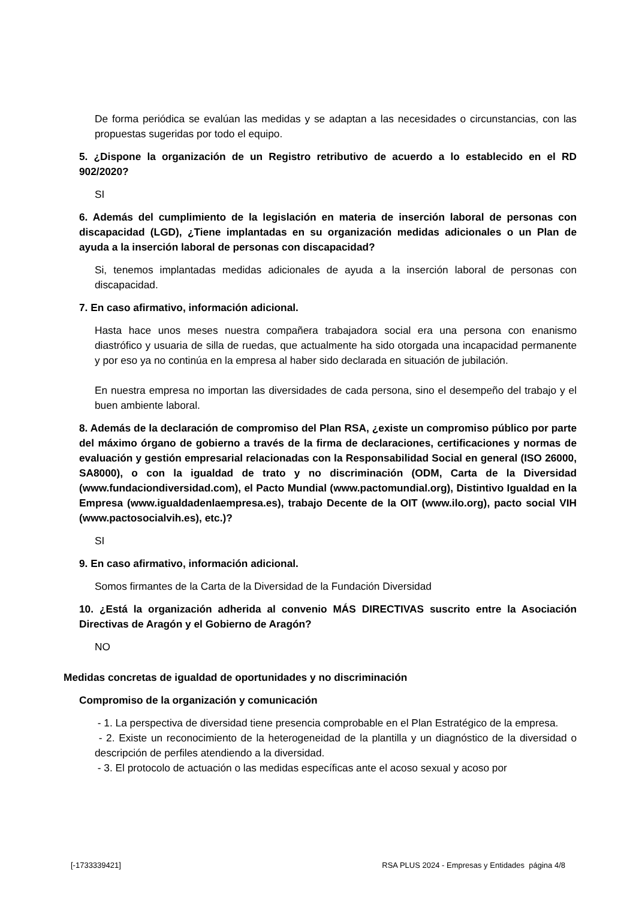De forma periódica se evalúan las medidas y se adaptan a las necesidades o circunstancias, con las propuestas sugeridas por todo el equipo.
5. ¿Dispone la organización de un Registro retributivo de acuerdo a lo establecido en el RD 902/2020?
SI
6. Además del cumplimiento de la legislación en materia de inserción laboral de personas con discapacidad (LGD), ¿Tiene implantadas en su organización medidas adicionales o un Plan de ayuda a la inserción laboral de personas con discapacidad?
Si, tenemos implantadas medidas adicionales de ayuda a la inserción laboral de personas con discapacidad.
7. En caso afirmativo, información adicional.
Hasta hace unos meses nuestra compañera trabajadora social era una persona con enanismo diastrófico y usuaria de silla de ruedas, que actualmente ha sido otorgada una incapacidad permanente y por eso ya no continúa en la empresa al haber sido declarada en situación de jubilación.
En nuestra empresa no importan las diversidades de cada persona, sino el desempeño del trabajo y el buen ambiente laboral.
8. Además de la declaración de compromiso del Plan RSA, ¿existe un compromiso público por parte del máximo órgano de gobierno a través de la firma de declaraciones, certificaciones y normas de evaluación y gestión empresarial relacionadas con la Responsabilidad Social en general (ISO 26000, SA8000), o con la igualdad de trato y no discriminación (ODM, Carta de la Diversidad (www.fundaciondiversidad.com), el Pacto Mundial (www.pactomundial.org), Distintivo Igualdad en la Empresa (www.igualdadenlaempresa.es), trabajo Decente de la OIT (www.ilo.org), pacto social VIH (www.pactosocialvih.es), etc.)?
SI
9. En caso afirmativo, información adicional.
Somos firmantes de la Carta de la Diversidad de la Fundación Diversidad
10. ¿Está la organización adherida al convenio MÁS DIRECTIVAS suscrito entre la Asociación Directivas de Aragón y el Gobierno de Aragón?
NO
Medidas concretas de igualdad de oportunidades y no discriminación
Compromiso de la organización y comunicación
- 1. La perspectiva de diversidad tiene presencia comprobable en el Plan Estratégico de la empresa.
- 2. Existe un reconocimiento de la heterogeneidad de la plantilla y un diagnóstico de la diversidad o descripción de perfiles atendiendo a la diversidad.
- 3. El protocolo de actuación o las medidas específicas ante el acoso sexual y acoso por
[-1733339421] RSA PLUS 2024 - Empresas y Entidades página 4/8